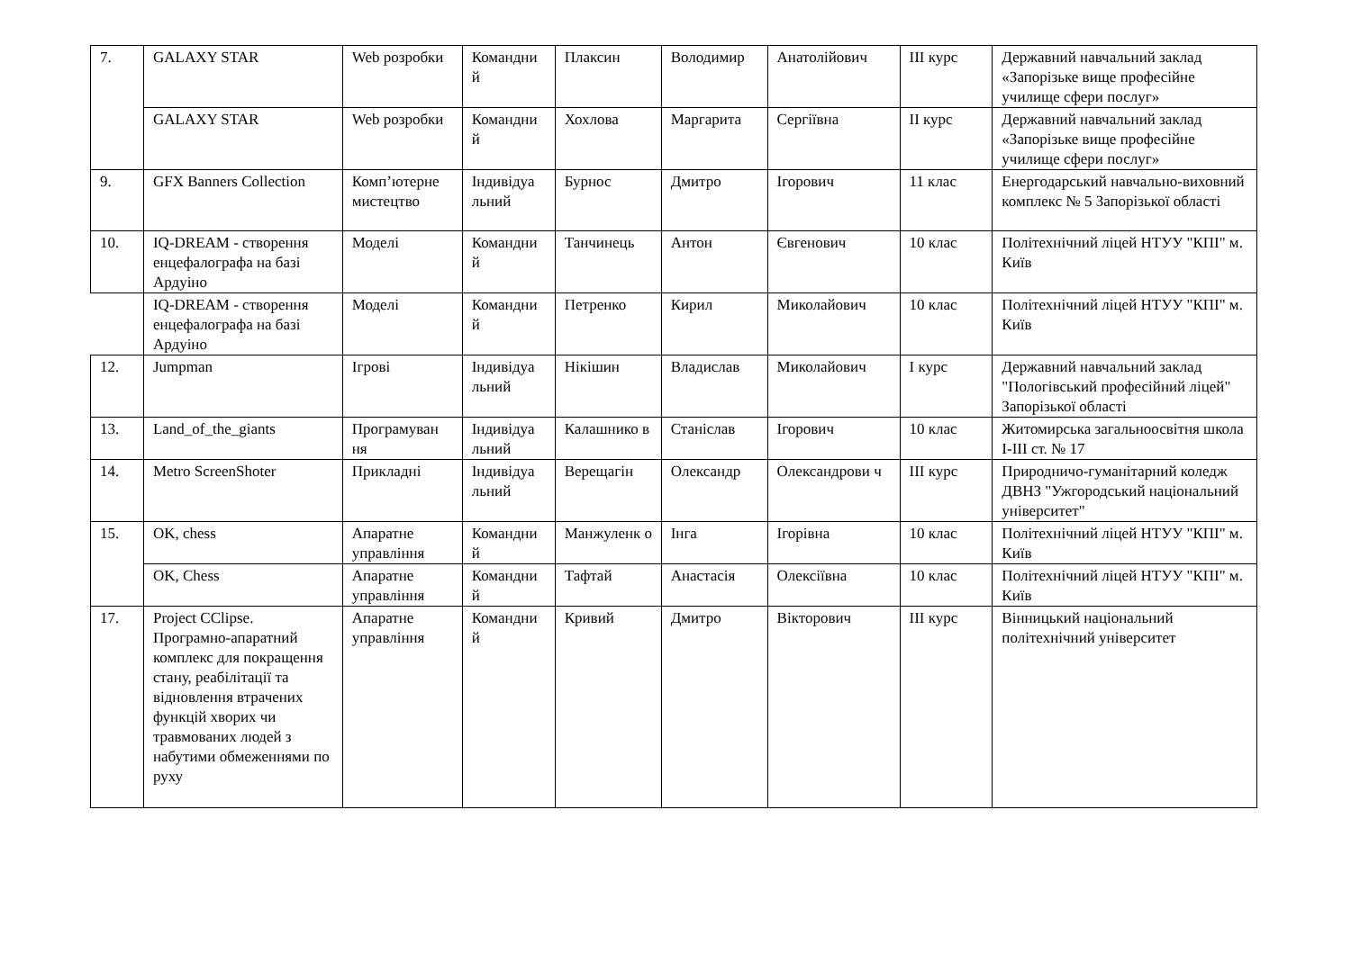| 7. | GALAXY STAR | Web розробки | Командни й | Плаксин | Володимир | Анатолійович | III курс | Державний навчальний заклад «Запорізьке вище професійне училище сфери послуг» |
| | GALAXY STAR | Web розробки | Командни й | Хохлова | Маргарита | Сергіївна | II курс | Державний навчальний заклад «Запорізьке вище професійне училище сфери послуг» |
| 9. | GFX Banners Collection | Комп’ютерне мистецтво | Індивідуа льний | Бурнос | Дмитро | Ігорович | 11 клас | Енергодарський навчально-виховний комплекс № 5 Запорізької області |
| 10. | IQ-DREAM - створення енцефалографа на базі Ардуіно | Моделі | Командни й | Танчинець | Антон | Євгенович | 10 клас | Політехнічний ліцей НТУУ "КПІ" м. Київ |
| | IQ-DREAM - створення енцефалографа на базі Ардуіно | Моделі | Командни й | Петренко | Кирил | Миколайович | 10 клас | Політехнічний ліцей НТУУ "КПІ" м. Київ |
| 12. | Jumpman | Ігрові | Індивідуа льний | Нікішин | Владислав | Миколайович | I курс | Державний навчальний заклад "Пологівський професійний ліцей" Запорізької області |
| 13. | Land_of_the_giants | Програмуван ня | Індивідуа льний | Калашнико в | Станіслав | Ігорович | 10 клас | Житомирська загальноосвітня школа І-ІІІ ст. № 17 |
| 14. | Metro ScreenShoter | Прикладні | Індивідуа льний | Верещагін | Олександр | Олександрови ч | III курс | Природничо-гуманітарний коледж ДВНЗ "Ужгородський національний університет" |
| 15. | OK, chess | Апаратне управління | Командни й | Манжуленк о | Інга | Ігорівна | 10 клас | Політехнічний ліцей НТУУ "КПІ" м. Київ |
| | OK, Chess | Апаратне управління | Командни й | Тафтай | Анастасія | Олексіївна | 10 клас | Політехнічний ліцей НТУУ "КПІ" м. Київ |
| 17. | Project CClipse. Програмно-апаратний комплекс для покращення стану, реабілітації та відновлення втрачених функцій хворих чи травмованих людей з набутими обмеженнями по руху | Апаратне управління | Командни й | Кривий | Дмитро | Вікторович | III курс | Вінницький національний політехнічний університет |